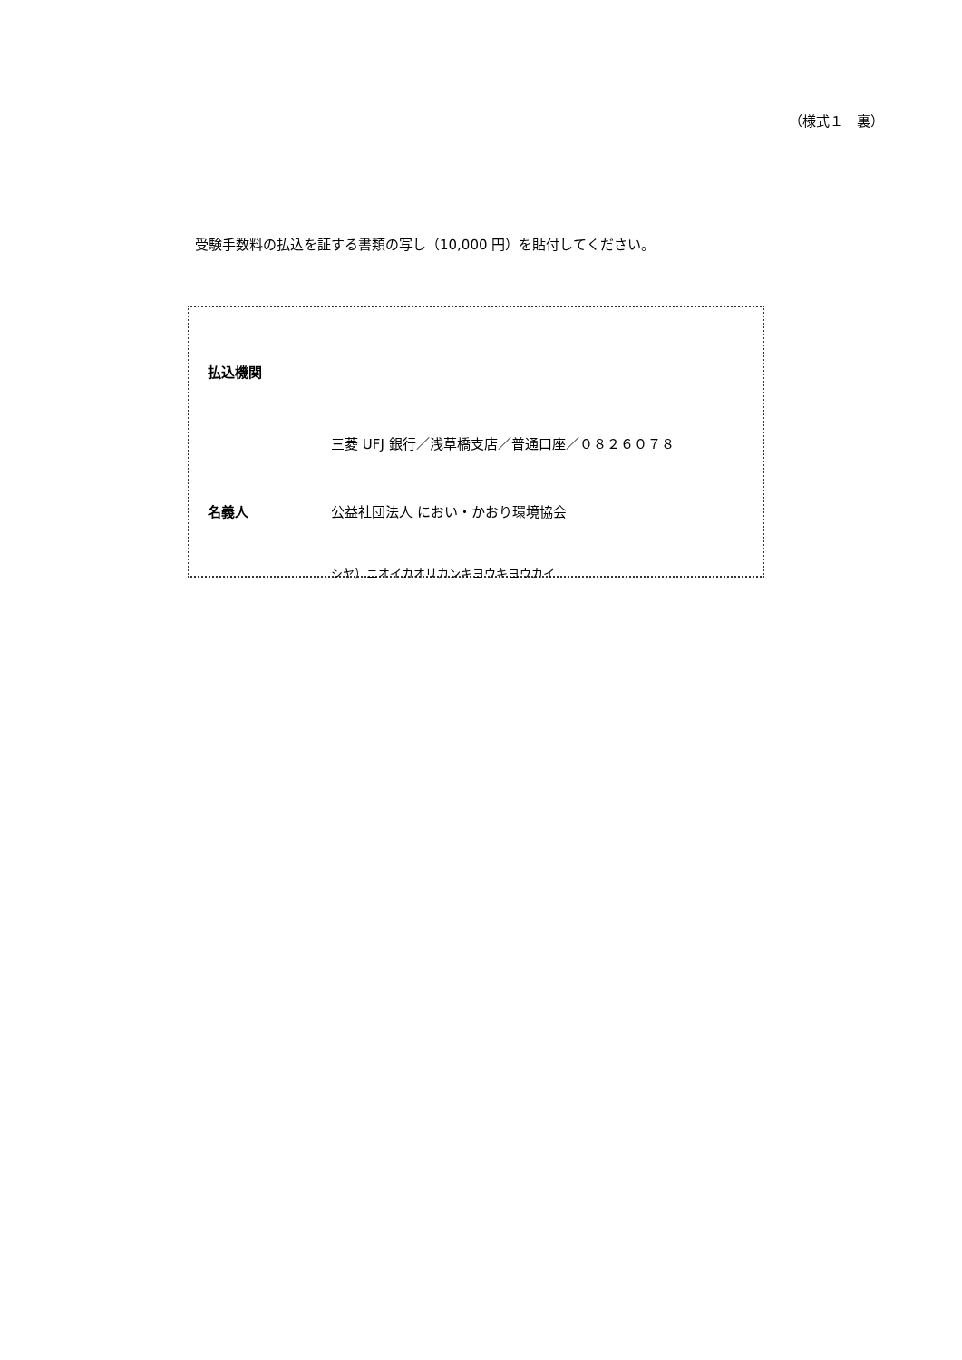（様式１　裏）
受験手数料の払込を証する書類の写し（10,000 円）を貼付してください。
払込機関
三菱 UFJ 銀行／浅草橋支店／普通口座／０８２６０７８
名義人 公益社団法人 におい・かおり環境協会
シヤ）ニオイカオリカンキヨウキヨウカイ